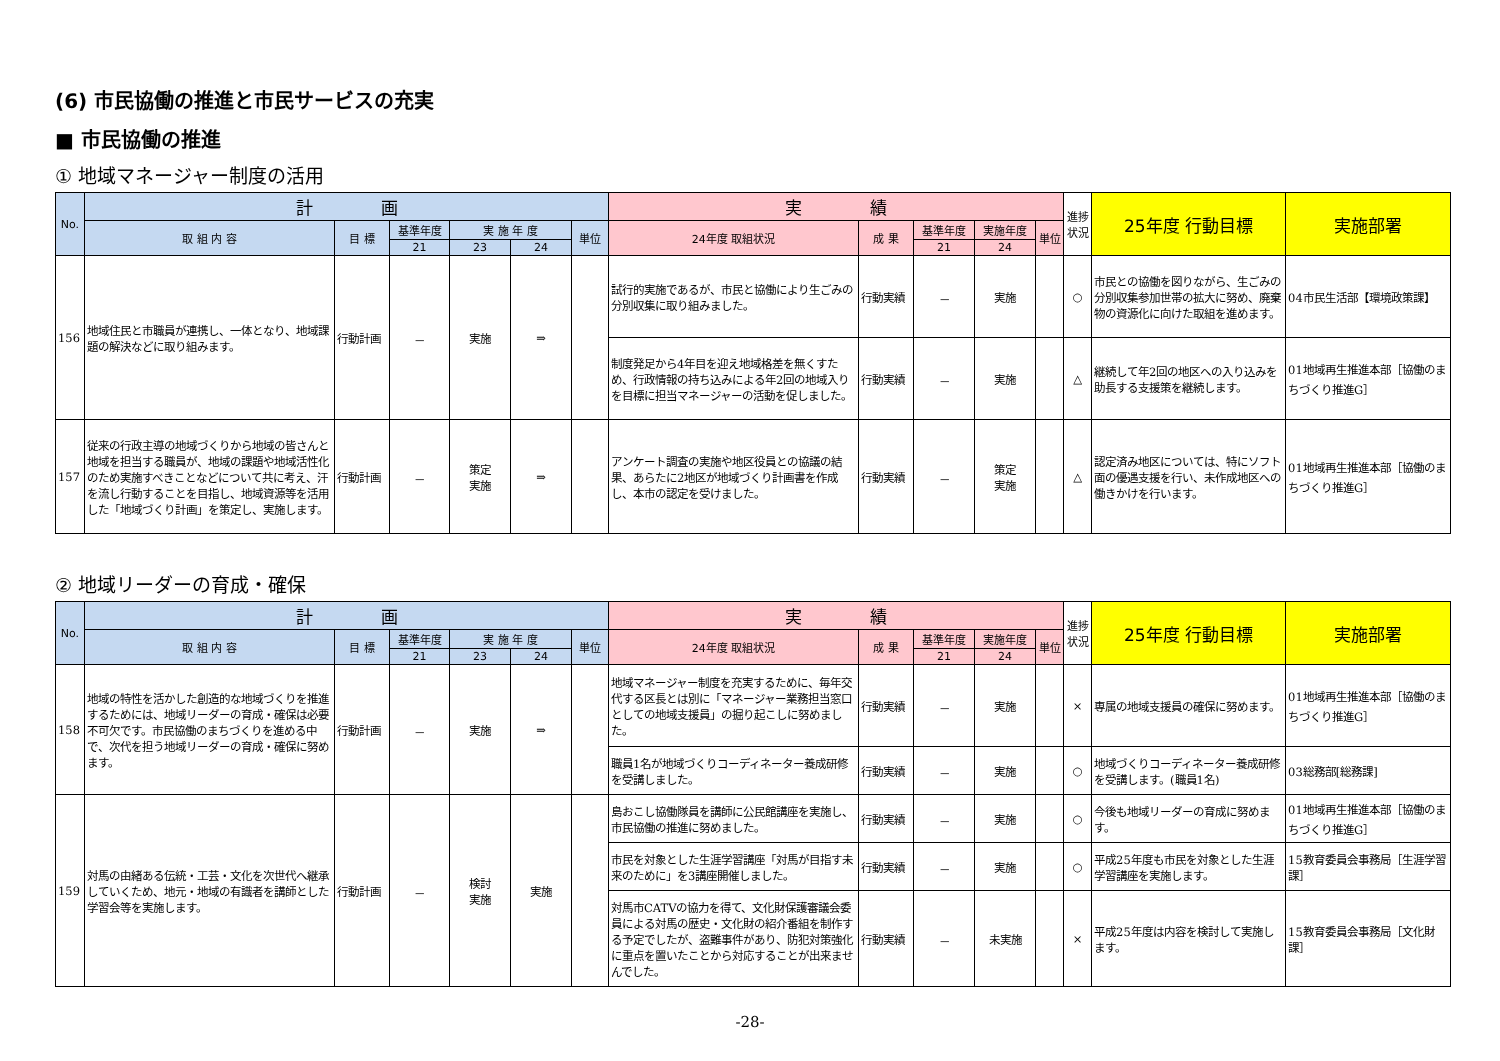(6) 市民協働の推進と市民サービスの充実
■ 市民協働の推進
① 地域マネージャー制度の活用
| No. | 計 画 | | | | | | 実 績 | | | | | 進捗状況 | 25年度 行動目標 | 実施部署 |
| --- | --- | --- | --- | --- | --- | --- | --- | --- | --- | --- | --- | --- | --- | --- |
| | 取 組 内 容 | 目 標 | 基準年度 | 実 施 年 度 | | 単位 | 24年度 取組状況 | 成 果 | 基準年度 | 実施年度 | 単位 | | | |
| | | | 21 | 23 | 24 | | | | 21 | 24 | | | | |
| 156 | 地域住民と市職員が連携し、一体となり、地域課題の解決などに取り組みます。 | 行動計画 | － | 実施 | ⇒ | | 試行的実施であるが、市民と協働により生ごみの分別収集に取り組みました。 | 行動実績 | － | 実施 | | ○ | 市民との協働を図りながら、生ごみの分別収集参加世帯の拡大に努め、廃棄物の資源化に向けた取組を進めます。 | 04市民生活部【環境政策課】 |
| | | | | | | | 制度発足から4年目を迎え地域格差を無くすため、行政情報の持ち込みによる年2回の地域入りを目標に担当マネージャーの活動を促しました。 | 行動実績 | － | 実施 | | △ | 継続して年2回の地区への入り込みを助長する支援策を継続します。 | 01地域再生推進本部［協働のまちづくり推進G］ |
| 157 | 従来の行政主導の地域づくりから地域の皆さんと地域を担当する職員が、地域の課題や地域活性化のため実施すべきことなどについて共に考え、汗を流し行動することを目指し、地域資源等を活用した「地域づくり計画」を策定し、実施します。 | 行動計画 | － | 策定 実施 | ⇒ | | アンケート調査の実施や地区役員との協議の結果、あらたに2地区が地域づくり計画書を作成し、本市の認定を受けました。 | 行動実績 | － | 策定 実施 | | △ | 認定済み地区については、特にソフト面の優遇支援を行い、未作成地区への働きかけを行います。 | 01地域再生推進本部［協働のまちづくり推進G］ |
② 地域リーダーの育成・確保
| No. | 計 画 | | | | | | 実 績 | | | | | 進捗状況 | 25年度 行動目標 | 実施部署 |
| --- | --- | --- | --- | --- | --- | --- | --- | --- | --- | --- | --- | --- | --- | --- |
| | 取 組 内 容 | 目 標 | 基準年度 | 実 施 年 度 | | 単位 | 24年度 取組状況 | 成 果 | 基準年度 | 実施年度 | 単位 | | | |
| | | | 21 | 23 | 24 | | | | 21 | 24 | | | | |
| 158 | 地域の特性を活かした創造的な地域づくりを推進するためには、地域リーダーの育成・確保は必要不可欠です。市民協働のまちづくりを進める中で、次代を担う地域リーダーの育成・確保に努めます。 | 行動計画 | － | 実施 | ⇒ | | 地域マネージャー制度を充実するために、毎年交代する区長とは別に「マネージャー業務担当窓口としての地域支援員」の掘り起こしに努めました。 | 行動実績 | － | 実施 | | × | 専属の地域支援員の確保に努めます。 | 01地域再生推進本部［協働のまちづくり推進G］ |
| | | | | | | | 職員1名が地域づくりコーディネーター養成研修を受講しました。 | 行動実績 | － | 実施 | | ○ | 地域づくりコーディネーター養成研修を受講します。(職員1名) | 03総務部[総務課] |
| 159 | 対馬の由緒ある伝統・工芸・文化を次世代へ継承していくため、地元・地域の有識者を講師とした学習会等を実施します。 | 行動計画 | － | 検討 実施 | 実施 | | 島おこし協働隊員を講師に公民館講座を実施し、市民協働の推進に努めました。 | 行動実績 | － | 実施 | | ○ | 今後も地域リーダーの育成に努めます。 | 01地域再生推進本部［協働のまちづくり推進G］ |
| | | | | | | | 市民を対象とした生涯学習講座「対馬が目指す未来のために」を3講座開催しました。 | 行動実績 | － | 実施 | | ○ | 平成25年度も市民を対象とした生涯学習講座を実施します。 | 15教育委員会事務局［生涯学習課］ |
| | | | | | | | 対馬市CATVの協力を得て、文化財保護審議会委員による対馬の歴史・文化財の紹介番組を制作する予定でしたが、盗難事件があり、防犯対策強化に重点を置いたことから対応することが出来ませんでした。 | 行動実績 | － | 未実施 | | × | 平成25年度は内容を検討して実施します。 | 15教育委員会事務局［文化財課］ |
-28-